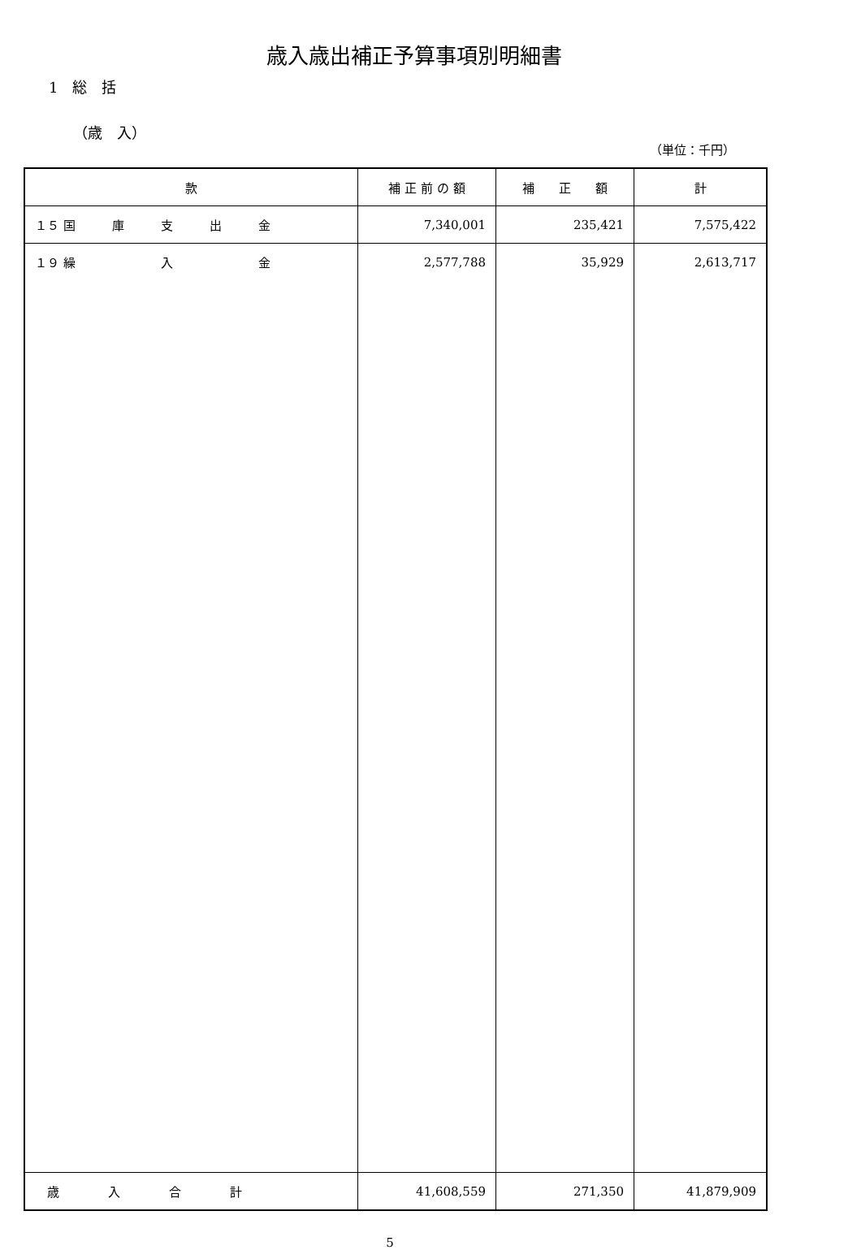歳入歳出補正予算事項別明細書
1　総　括
（歳　入）
（単位：千円）
| 款 | 補 正 前 の 額 | 補 正 額 | 計 |
| --- | --- | --- | --- |
| １５ 国 庫 支 出 金 | 7,340,001 | 235,421 | 7,575,422 |
| １９ 繰 入 金 | 2,577,788 | 35,929 | 2,613,717 |
| 歳 入 合 計 | 41,608,559 | 271,350 | 41,879,909 |
5